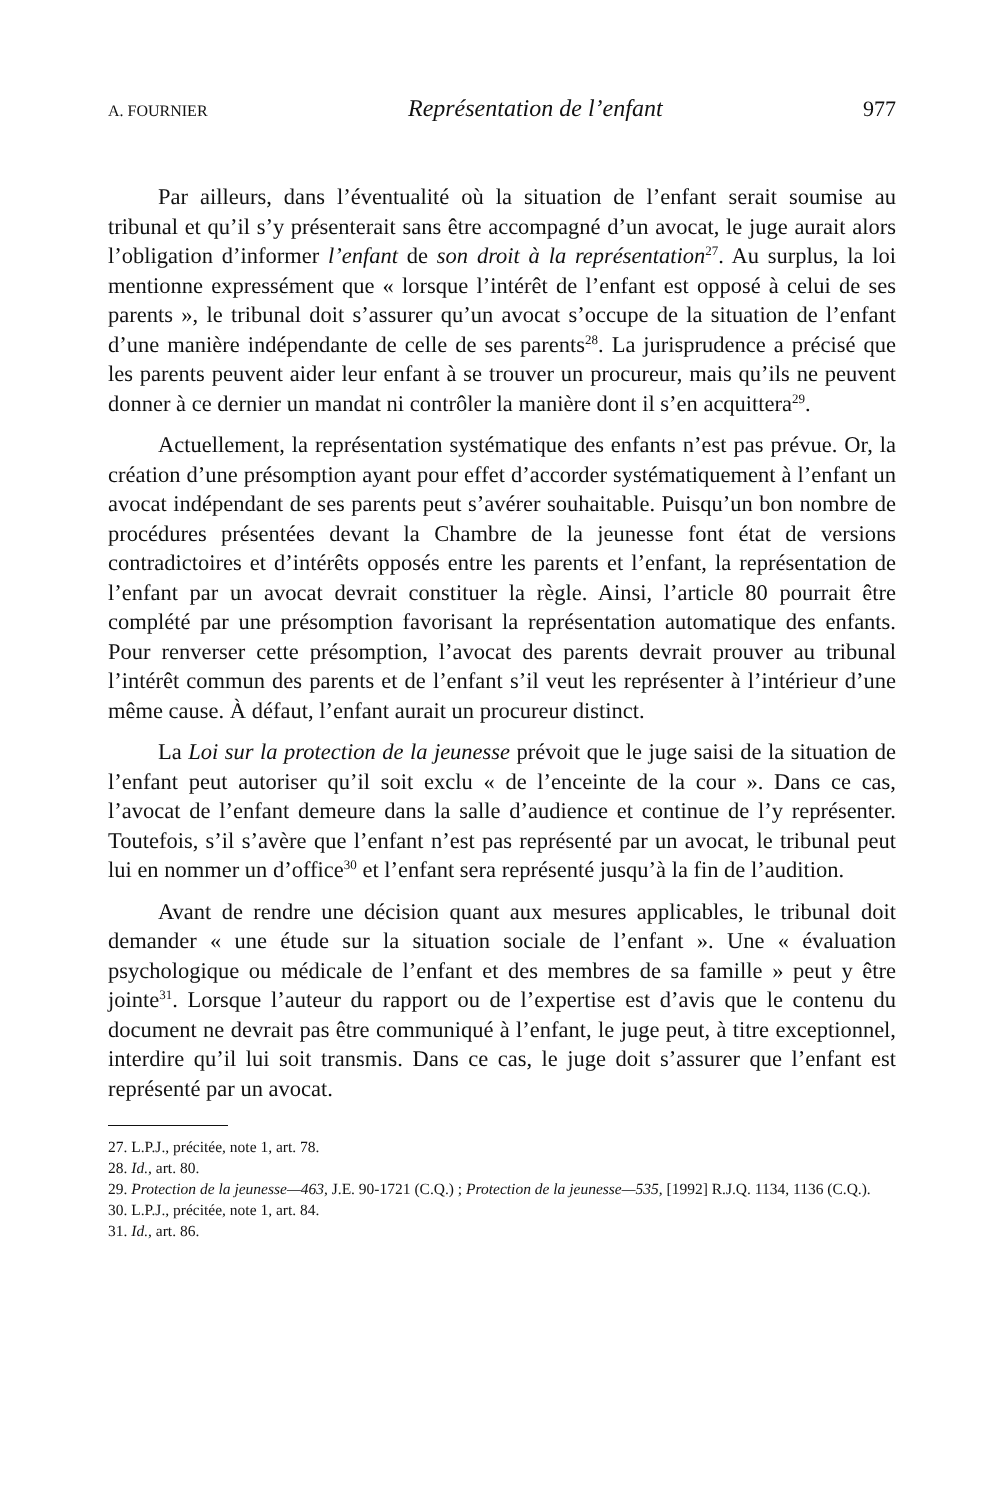A. FOURNIER Représentation de l’enfant 977
Par ailleurs, dans l’éventualité où la situation de l’enfant serait soumise au tribunal et qu’il s’y présenterait sans être accompagné d’un avocat, le juge aurait alors l’obligation d’informer l’enfant de son droit à la représentation<sup>27</sup>. Au surplus, la loi mentionne expressément que « lorsque l’intérêt de l’enfant est opposé à celui de ses parents », le tribunal doit s’assurer qu’un avocat s’occupe de la situation de l’enfant d’une manière indépendante de celle de ses parents<sup>28</sup>. La jurisprudence a précisé que les parents peuvent aider leur enfant à se trouver un procureur, mais qu’ils ne peuvent donner à ce dernier un mandat ni contrôler la manière dont il s’en acquittera<sup>29</sup>.
Actuellement, la représentation systématique des enfants n’est pas prévue. Or, la création d’une présomption ayant pour effet d’accorder systématiquement à l’enfant un avocat indépendant de ses parents peut s’avérer souhaitable. Puisqu’un bon nombre de procédures présentées devant la Chambre de la jeunesse font état de versions contradictoires et d’intérêts opposés entre les parents et l’enfant, la représentation de l’enfant par un avocat devrait constituer la règle. Ainsi, l’article 80 pourrait être complété par une présomption favorisant la représentation automatique des enfants. Pour renverser cette présomption, l’avocat des parents devrait prouver au tribunal l’intérêt commun des parents et de l’enfant s’il veut les représenter à l’intérieur d’une même cause. À défaut, l’enfant aurait un procureur distinct.
La Loi sur la protection de la jeunesse prévoit que le juge saisi de la situation de l’enfant peut autoriser qu’il soit exclu « de l’enceinte de la cour ». Dans ce cas, l’avocat de l’enfant demeure dans la salle d’audience et continue de l’y représenter. Toutefois, s’il s’avère que l’enfant n’est pas représenté par un avocat, le tribunal peut lui en nommer un d’office<sup>30</sup> et l’enfant sera représenté jusqu’à la fin de l’audition.
Avant de rendre une décision quant aux mesures applicables, le tribunal doit demander « une étude sur la situation sociale de l’enfant ». Une « évaluation psychologique ou médicale de l’enfant et des membres de sa famille » peut y être jointe<sup>31</sup>. Lorsque l’auteur du rapport ou de l’expertise est d’avis que le contenu du document ne devrait pas être communiqué à l’enfant, le juge peut, à titre exceptionnel, interdire qu’il lui soit transmis. Dans ce cas, le juge doit s’assurer que l’enfant est représenté par un avocat.
27. L.P.J., précitée, note 1, art. 78.
28. Id., art. 80.
29. Protection de la jeunesse—463, J.E. 90-1721 (C.Q.) ; Protection de la jeunesse—535, [1992] R.J.Q. 1134, 1136 (C.Q.).
30. L.P.J., précitée, note 1, art. 84.
31. Id., art. 86.